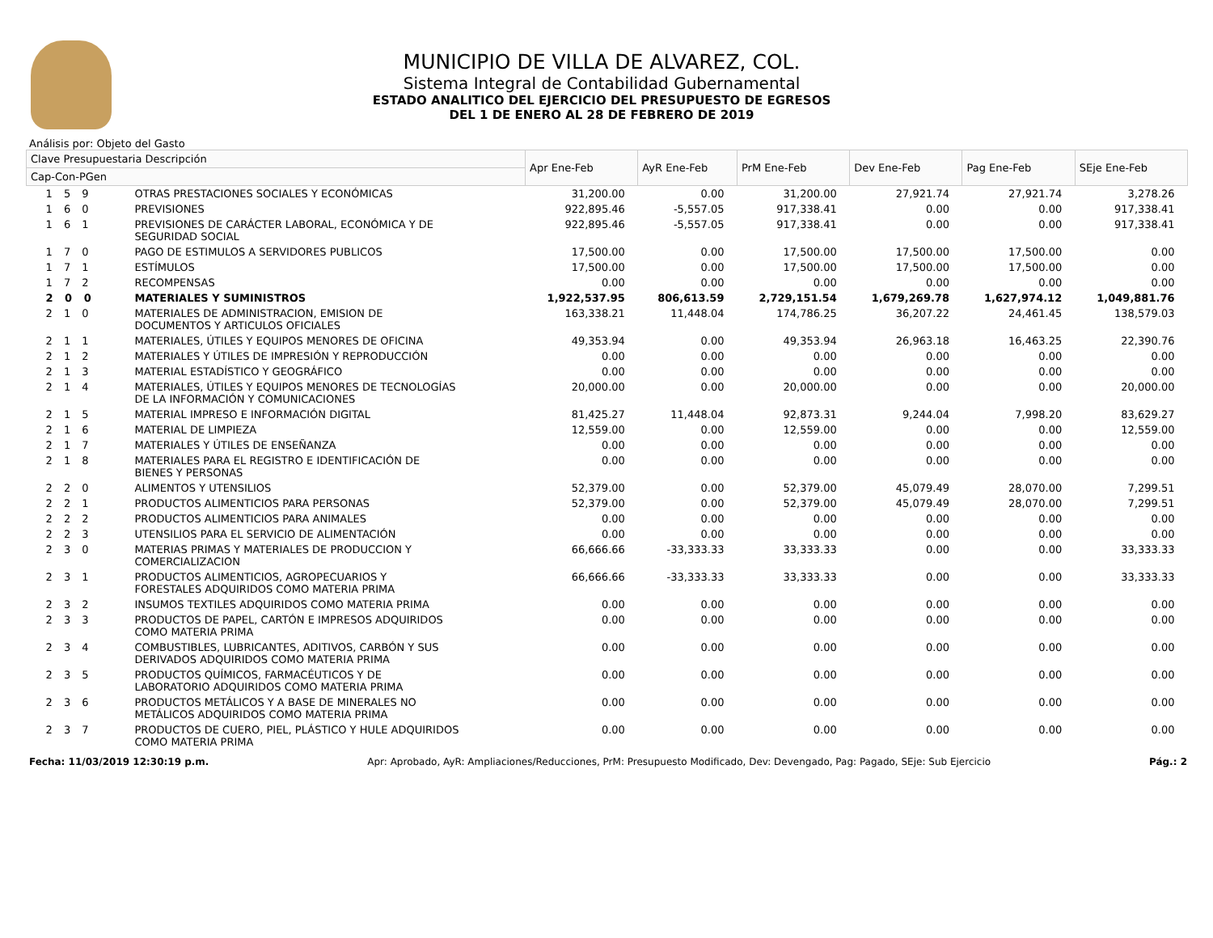MUNICIPIO DE VILLA DE ALVAREZ, COL.
Sistema Integral de Contabilidad Gubernamental
ESTADO ANALITICO DEL EJERCICIO DEL PRESUPUESTO DE EGRESOS
DEL 1 DE ENERO AL 28 DE FEBRERO DE 2019
Análisis por: Objeto del Gasto
| Clave Presupuestaria Descripción | | Apr Ene-Feb | AyR Ene-Feb | PrM Ene-Feb | Dev Ene-Feb | Pag Ene-Feb | SEje Ene-Feb |
| --- | --- | --- | --- | --- | --- | --- | --- |
| Cap-Con-PGen | | | | | | | |
| 1 5 9 | OTRAS PRESTACIONES SOCIALES Y ECONÓMICAS | 31,200.00 | 0.00 | 31,200.00 | 27,921.74 | 27,921.74 | 3,278.26 |
| 1 6 0 | PREVISIONES | 922,895.46 | -5,557.05 | 917,338.41 | 0.00 | 0.00 | 917,338.41 |
| 1 6 1 | PREVISIONES DE CARÁCTER LABORAL, ECONÓMICA Y DE SEGURIDAD SOCIAL | 922,895.46 | -5,557.05 | 917,338.41 | 0.00 | 0.00 | 917,338.41 |
| 1 7 0 | PAGO DE ESTIMULOS A SERVIDORES PUBLICOS | 17,500.00 | 0.00 | 17,500.00 | 17,500.00 | 17,500.00 | 0.00 |
| 1 7 1 | ESTÍMULOS | 17,500.00 | 0.00 | 17,500.00 | 17,500.00 | 17,500.00 | 0.00 |
| 1 7 2 | RECOMPENSAS | 0.00 | 0.00 | 0.00 | 0.00 | 0.00 | 0.00 |
| 2 0 0 | MATERIALES Y SUMINISTROS | 1,922,537.95 | 806,613.59 | 2,729,151.54 | 1,679,269.78 | 1,627,974.12 | 1,049,881.76 |
| 2 1 0 | MATERIALES DE ADMINISTRACION, EMISION DE DOCUMENTOS Y ARTICULOS OFICIALES | 163,338.21 | 11,448.04 | 174,786.25 | 36,207.22 | 24,461.45 | 138,579.03 |
| 2 1 1 | MATERIALES, ÚTILES Y EQUIPOS MENORES DE OFICINA | 49,353.94 | 0.00 | 49,353.94 | 26,963.18 | 16,463.25 | 22,390.76 |
| 2 1 2 | MATERIALES Y ÚTILES DE IMPRESIÓN Y REPRODUCCIÓN | 0.00 | 0.00 | 0.00 | 0.00 | 0.00 | 0.00 |
| 2 1 3 | MATERIAL ESTADÍSTICO Y GEOGRÁFICO | 0.00 | 0.00 | 0.00 | 0.00 | 0.00 | 0.00 |
| 2 1 4 | MATERIALES, ÚTILES Y EQUIPOS MENORES DE TECNOLOGÍAS DE LA INFORMACIÓN Y COMUNICACIONES | 20,000.00 | 0.00 | 20,000.00 | 0.00 | 0.00 | 20,000.00 |
| 2 1 5 | MATERIAL IMPRESO E INFORMACIÓN DIGITAL | 81,425.27 | 11,448.04 | 92,873.31 | 9,244.04 | 7,998.20 | 83,629.27 |
| 2 1 6 | MATERIAL DE LIMPIEZA | 12,559.00 | 0.00 | 12,559.00 | 0.00 | 0.00 | 12,559.00 |
| 2 1 7 | MATERIALES Y ÚTILES DE ENSEÑANZA | 0.00 | 0.00 | 0.00 | 0.00 | 0.00 | 0.00 |
| 2 1 8 | MATERIALES PARA EL REGISTRO E IDENTIFICACIÓN DE BIENES Y PERSONAS | 0.00 | 0.00 | 0.00 | 0.00 | 0.00 | 0.00 |
| 2 2 0 | ALIMENTOS Y UTENSILIOS | 52,379.00 | 0.00 | 52,379.00 | 45,079.49 | 28,070.00 | 7,299.51 |
| 2 2 1 | PRODUCTOS ALIMENTICIOS PARA PERSONAS | 52,379.00 | 0.00 | 52,379.00 | 45,079.49 | 28,070.00 | 7,299.51 |
| 2 2 2 | PRODUCTOS ALIMENTICIOS PARA ANIMALES | 0.00 | 0.00 | 0.00 | 0.00 | 0.00 | 0.00 |
| 2 2 3 | UTENSILIOS PARA EL SERVICIO DE ALIMENTACIÓN | 0.00 | 0.00 | 0.00 | 0.00 | 0.00 | 0.00 |
| 2 3 0 | MATERIAS PRIMAS Y MATERIALES DE PRODUCCION Y COMERCIALIZACION | 66,666.66 | -33,333.33 | 33,333.33 | 0.00 | 0.00 | 33,333.33 |
| 2 3 1 | PRODUCTOS ALIMENTICIOS, AGROPECUARIOS Y FORESTALES ADQUIRIDOS COMO MATERIA PRIMA | 66,666.66 | -33,333.33 | 33,333.33 | 0.00 | 0.00 | 33,333.33 |
| 2 3 2 | INSUMOS TEXTILES ADQUIRIDOS COMO MATERIA PRIMA | 0.00 | 0.00 | 0.00 | 0.00 | 0.00 | 0.00 |
| 2 3 3 | PRODUCTOS DE PAPEL, CARTÓN E IMPRESOS ADQUIRIDOS COMO MATERIA PRIMA | 0.00 | 0.00 | 0.00 | 0.00 | 0.00 | 0.00 |
| 2 3 4 | COMBUSTIBLES, LUBRICANTES, ADITIVOS, CARBÓN Y SUS DERIVADOS ADQUIRIDOS COMO MATERIA PRIMA | 0.00 | 0.00 | 0.00 | 0.00 | 0.00 | 0.00 |
| 2 3 5 | PRODUCTOS QUÍMICOS, FARMACÉUTICOS Y DE LABORATORIO ADQUIRIDOS COMO MATERIA PRIMA | 0.00 | 0.00 | 0.00 | 0.00 | 0.00 | 0.00 |
| 2 3 6 | PRODUCTOS METÁLICOS Y A BASE DE MINERALES NO METÁLICOS ADQUIRIDOS COMO MATERIA PRIMA | 0.00 | 0.00 | 0.00 | 0.00 | 0.00 | 0.00 |
| 2 3 7 | PRODUCTOS DE CUERO, PIEL, PLÁSTICO Y HULE ADQUIRIDOS COMO MATERIA PRIMA | 0.00 | 0.00 | 0.00 | 0.00 | 0.00 | 0.00 |
Fecha: 11/03/2019 12:30:19 p.m. Apr: Aprobado, AyR: Ampliaciones/Reducciones, PrM: Presupuesto Modificado, Dev: Devengado, Pag: Pagado, SEje: Sub Ejercicio Pág.: 2